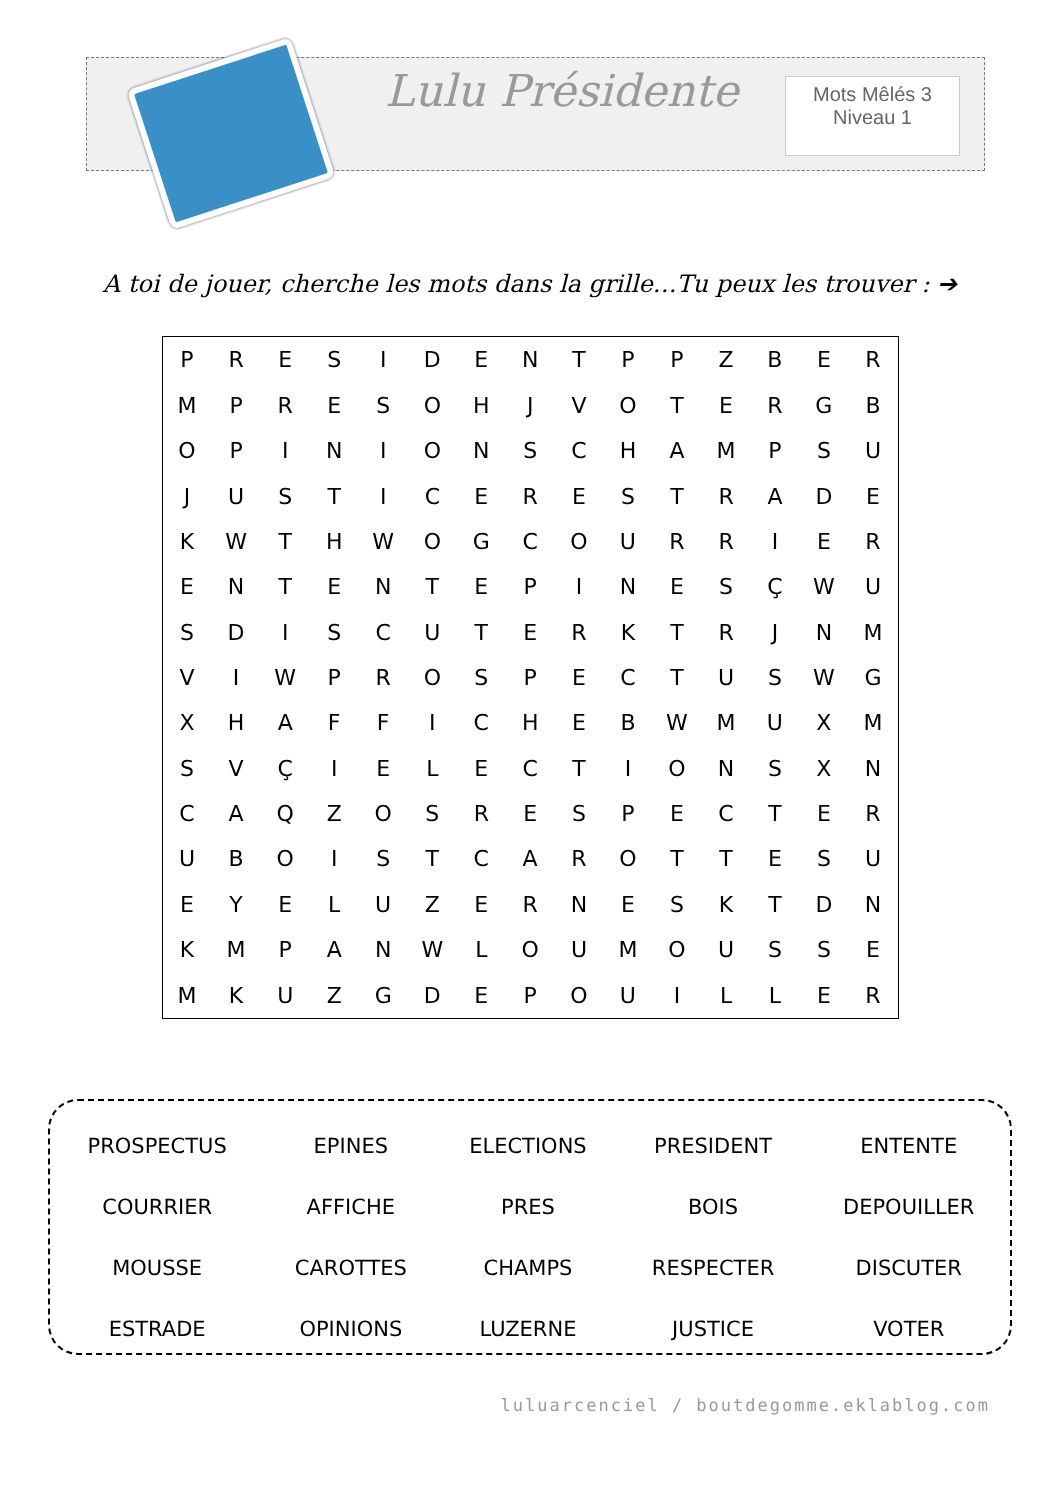Lulu Présidente
Mots Mêlés 3
Niveau 1
A toi de jouer, cherche les mots dans la grille…Tu peux les trouver : ➔
| P | R | E | S | I | D | E | N | T | P | P | Z | B | E | R |
| M | P | R | E | S | O | H | J | V | O | T | E | R | G | B |
| O | P | I | N | I | O | N | S | C | H | A | M | P | S | U |
| J | U | S | T | I | C | E | R | E | S | T | R | A | D | E |
| K | W | T | H | W | O | G | C | O | U | R | R | I | E | R |
| E | N | T | E | N | T | E | P | I | N | E | S | Ç | W | U |
| S | D | I | S | C | U | T | E | R | K | T | R | J | N | M |
| V | I | W | P | R | O | S | P | E | C | T | U | S | W | G |
| X | H | A | F | F | I | C | H | E | B | W | M | U | X | M |
| S | V | Ç | I | E | L | E | C | T | I | O | N | S | X | N |
| C | A | Q | Z | O | S | R | E | S | P | E | C | T | E | R |
| U | B | O | I | S | T | C | A | R | O | T | T | E | S | U |
| E | Y | E | L | U | Z | E | R | N | E | S | K | T | D | N |
| K | M | P | A | N | W | L | O | U | M | O | U | S | S | E |
| M | K | U | Z | G | D | E | P | O | U | I | L | L | E | R |
| PROSPECTUS | EPINES | ELECTIONS | PRESIDENT | ENTENTE |
| COURRIER | AFFICHE | PRES | BOIS | DEPOUILLER |
| MOUSSE | CAROTTES | CHAMPS | RESPECTER | DISCUTER |
| ESTRADE | OPINIONS | LUZERNE | JUSTICE | VOTER |
luluarcenciel / boutdegomme.eklablog.com